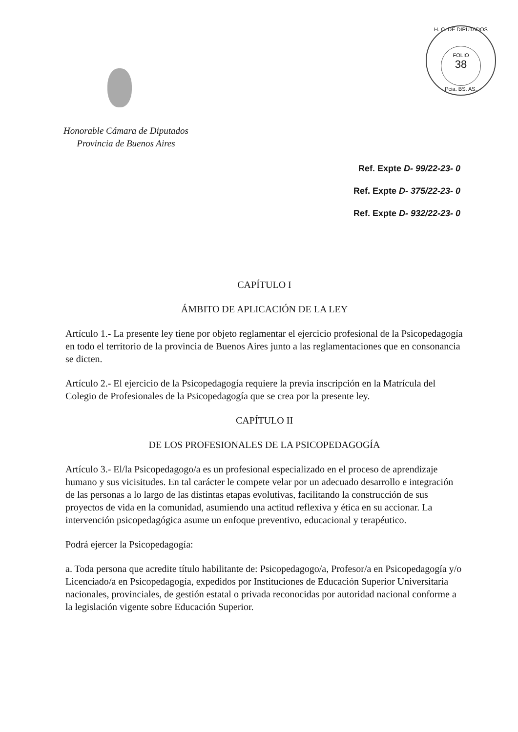H. C. DE DIPUTADOS
FOLIO
38
Pcia. BS. AS.
Honorable Cámara de Diputados
Provincia de Buenos Aires
Ref. Expte D- 99/22-23- 0
Ref. Expte D- 375/22-23- 0
Ref. Expte D- 932/22-23- 0
CAPÍTULO I
ÁMBITO DE APLICACIÓN DE LA LEY
Artículo 1.- La presente ley tiene por objeto reglamentar el ejercicio profesional de la Psicopedagogía en todo el territorio de la provincia de Buenos Aires junto a las reglamentaciones que en consonancia se dicten.
Artículo 2.- El ejercicio de la Psicopedagogía requiere la previa inscripción en la Matrícula del Colegio de Profesionales de la Psicopedagogía que se crea por la presente ley.
CAPÍTULO II
DE LOS PROFESIONALES DE LA PSICOPEDAGOGÍA
Artículo 3.- El/la Psicopedagogo/a es un profesional especializado en el proceso de aprendizaje humano y sus vicisitudes. En tal carácter le compete velar por un adecuado desarrollo e integración de las personas a lo largo de las distintas etapas evolutivas, facilitando la construcción de sus proyectos de vida en la comunidad, asumiendo una actitud reflexiva y ética en su accionar. La intervención psicopedagógica asume un enfoque preventivo, educacional y terapéutico.
Podrá ejercer la Psicopedagogía:
a. Toda persona que acredite título habilitante de: Psicopedagogo/a, Profesor/a en Psicopedagogía y/o Licenciado/a en Psicopedagogía, expedidos por Instituciones de Educación Superior Universitaria nacionales, provinciales, de gestión estatal o privada reconocidas por autoridad nacional conforme a la legislación vigente sobre Educación Superior.